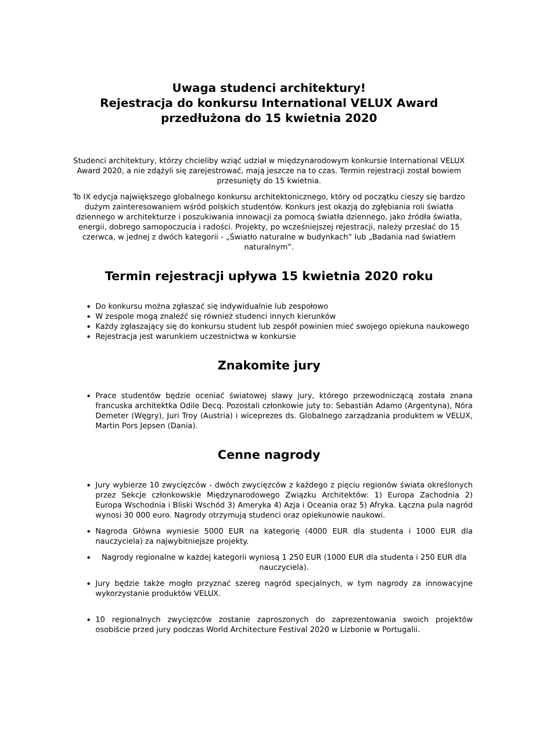Uwaga studenci architektury!
Rejestracja do konkursu International VELUX Award
przedłużona do 15 kwietnia 2020
Studenci architektury, którzy chcieliby wziąć udział w międzynarodowym konkursie International VELUX Award 2020, a nie zdążyli się zarejestrować, mają jeszcze na to czas. Termin rejestracji został bowiem przesunięty do 15 kwietnia.
To IX edycja największego globalnego konkursu architektonicznego, który od początku cieszy się bardzo dużym zainteresowaniem wśród polskich studentów. Konkurs jest okazją do zgłębiania roli światła dziennego w architekturze i poszukiwania innowacji za pomocą światła dziennego, jako źródła światła, energii, dobrego samopoczucia i radości. Projekty, po wcześniejszej rejestracji, należy przesłać do 15 czerwca, w jednej z dwóch kategorii - „Światło naturalne w budynkach” lub „Badania nad światłem naturalnym”.
Termin rejestracji upływa 15 kwietnia 2020 roku
Do konkursu można zgłaszać się indywidualnie lub zespołowo
W zespole mogą znaleźć się również studenci innych kierunków
Każdy zgłaszający się do konkursu student lub zespół powinien mieć swojego opiekuna naukowego
Rejestracja jest warunkiem uczestnictwa w konkursie
Znakomite jury
Prace studentów będzie oceniać światowej sławy jury, którego przewodniczącą została znana francuska architektka Odile Decq. Pozostali członkowie juty to: Sebastián Adamo (Argentyna), Nóra Demeter (Węgry), Juri Troy (Austria) i wiceprezes ds. Globalnego zarządzania produktem w VELUX, Martin Pors Jepsen (Dania).
Cenne nagrody
Jury wybierze 10 zwycięzców - dwóch zwycięzców z każdego z pięciu regionów świata określonych przez Sekcje członkowskie Międzynarodowego Związku Architektów: 1) Europa Zachodnia 2) Europa Wschodnia i Bliski Wschód 3) Ameryka 4) Azja i Oceania oraz 5) Afryka. Łączna pula nagród wynosi 30 000 euro. Nagrody otrzymują studenci oraz opiekunowie naukowi.
Nagroda Główna wyniesie 5000 EUR na kategorię (4000 EUR dla studenta i 1000 EUR dla nauczyciela) za najwybitniejsze projekty.
Nagrody regionalne w każdej kategorii wyniosą 1 250 EUR (1000 EUR dla studenta i 250 EUR dla nauczyciela).
Jury będzie także mogło przyznać szereg nagród specjalnych, w tym nagrody za innowacyjne wykorzystanie produktów VELUX.
10 regionalnych zwycięzców zostanie zaproszonych do zaprezentowania swoich projektów osobiście przed jury podczas World Architecture Festival 2020 w Lizbonie w Portugalii.